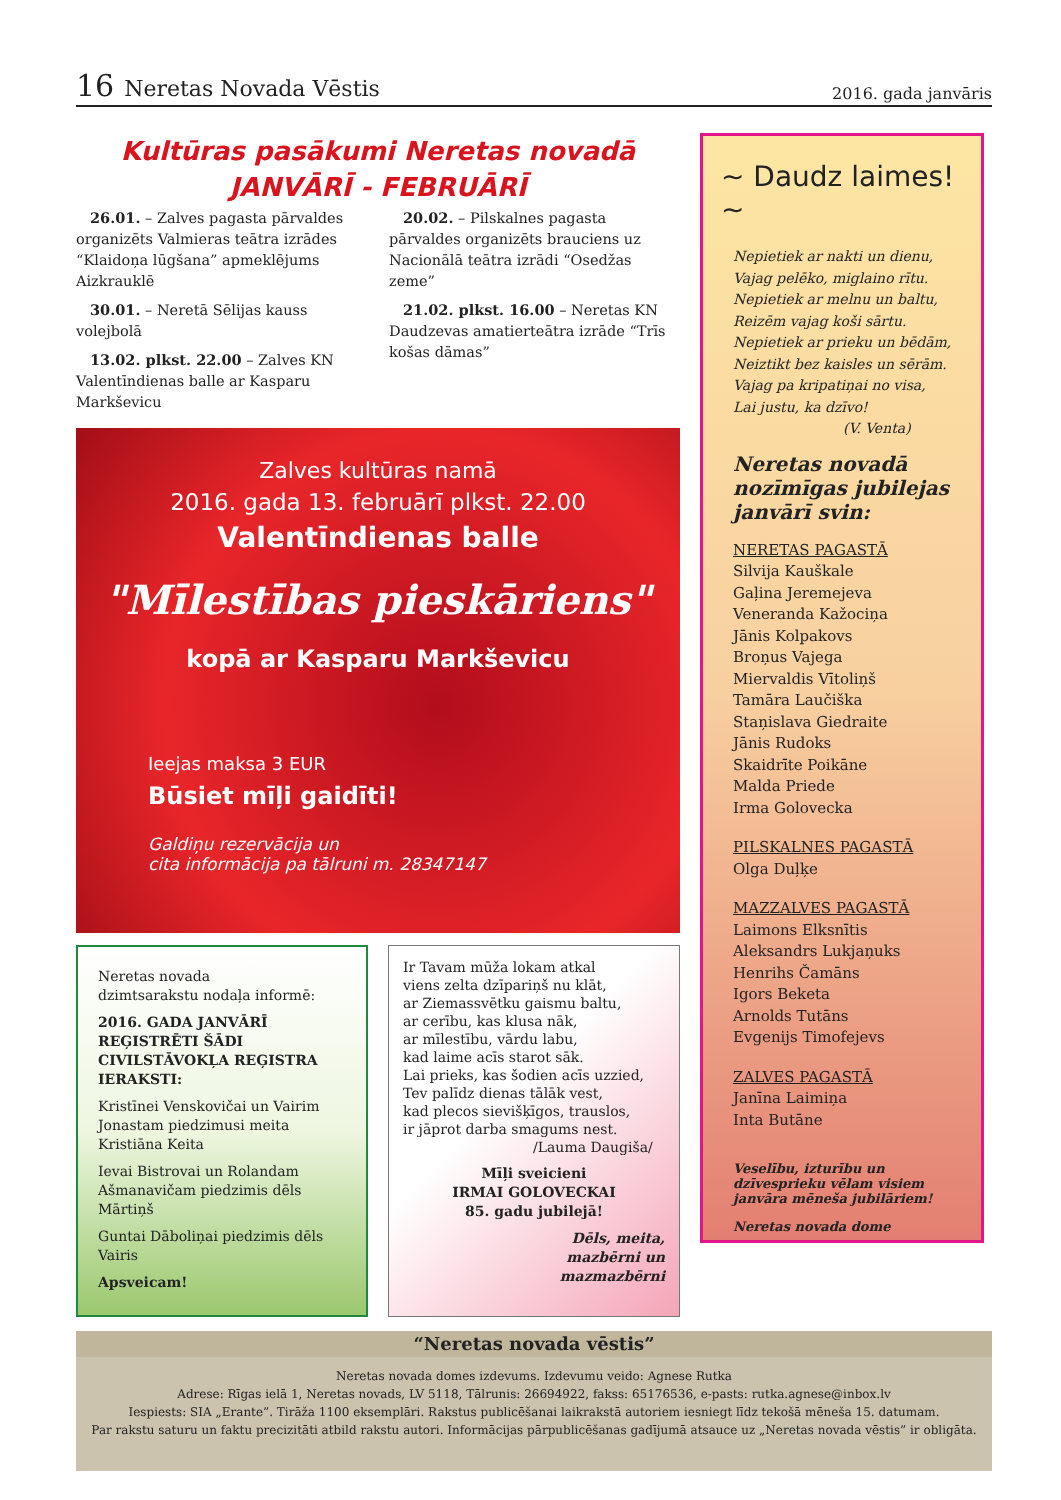16 Neretas Novada Vēstis
2016. gada janvāris
Kultūras pasākumi Neretas novadā
JANVĀRĪ - FEBRUĀRĪ
26.01. – Zalves pagasta pārvaldes organizēts Valmieras teātra izrādes “Klaidoņa lūgšana” apmeklējums Aizkrauklē
30.01. – Neretā Sēlijas kauss volejbolā
13.02. plkst. 22.00 – Zalves KN Valentīndienas balle ar Kasparu Markševicu
20.02. – Pilskalnes pagasta pārvaldes organizēts brauciens uz Nacionālā teātra izrādi “Osedžas zeme”
21.02. plkst. 16.00 – Neretas KN Daudzevas amatierteātra izrāde “Trīs košas dāmas”
Zalves kultūras namā
2016. gada 13. februārī plkst. 22.00
Valentīndienas balle
"Mīlestības pieskāriens"
kopā ar Kasparu Markševicu
Ieejas maksa 3 EUR
Būsiet mīļi gaidīti!
Galdiņu rezervācija un
cita informācija pa tālruni m. 28347147
Neretas novada
dzimtsarakstu nodaļa informē:
2016. GADA JANVĀRĪ REĢISTRĒTI ŠĀDI CIVILSTĀVOKĻA REĢISTRA IERAKSTI:
Kristīnei Venskovičai un Vairim Jonastam piedzimusi meita Kristiāna Keita
Ievai Bistrovai un Rolandam Ašmanavičam piedzimis dēls Mārtiņš
Guntai Dāboliņai piedzimis dēls Vairis
Apsveicam!
Ir Tavam mūža lokam atkal
viens zelta dzīpariņš nu klāt,
ar Ziemassvētku gaismu baltu,
ar cerību, kas klusa nāk,
ar mīlestību, vārdu labu,
kad laime acīs starot sāk.
Lai prieks, kas šodien acīs uzzied,
Tev palīdz dienas tālāk vest,
kad plecos sievišķīgos, trauslos,
ir jāprot darba smagums nest.
/Lauma Daugiša/
Mīļi sveicieni
IRMAI GOLOVECKAI
85. gadu jubilejā!
Dēls, meita,
mazbērni un
mazmazbērni
~ Daudz laimes! ~
Nepietiek ar nakti un dienu,
Vajag pelēko, miglaino rītu.
Nepietiek ar melnu un baltu,
Reizēm vajag koši sārtu.
Nepietiek ar prieku un bēdām,
Neiztikt bez kaisles un sērām.
Vajag pa kripatiņai no visa,
Lai justu, ka dzīvo!
(V. Venta)
Neretas novadā nozīmīgas jubilejas janvārī svin:
NERETAS PAGASTĀ
Silvija Kauškale
Gaļina Jeremejeva
Veneranda Kažociņa
Jānis Kolpakovs
Broņus Vajega
Miervaldis Vītoliņš
Tamāra Laučiška
Staņislava Giedraite
Jānis Rudoks
Skaidrīte Poikāne
Malda Priede
Irma Golovecka
PILSKALNES PAGASTĀ
Olga Duļķe
MAZZALVES PAGASTĀ
Laimons Elksnītis
Aleksandrs Lukjaņuks
Henrihs Čamāns
Igors Beketa
Arnolds Tutāns
Evgenijs Timofejevs
ZALVES PAGASTĀ
Janīna Laimiņa
Inta Butāne
Veselību, izturību un dzīvesprieku vēlam visiem janvāra mēneša jubilāriem!
Neretas novada dome
“Neretas novada vēstis”
Neretas novada domes izdevums. Izdevumu veido: Agnese Rutka
Adrese: Rīgas ielā 1, Neretas novads, LV 5118, Tālrunis: 26694922, fakss: 65176536, e-pasts: rutka.agnese@inbox.lv
Iespiests: SIA „Erante”. Tirāža 1100 eksemplāri. Rakstus publicēšanai laikrakstā autoriem iesniegt līdz tekošā mēneša 15. datumam.
Par rakstu saturu un faktu precizitāti atbild rakstu autori. Informācijas pārpublicēšanas gadījumā atsauce uz „Neretas novada vēstis” ir obligāta.